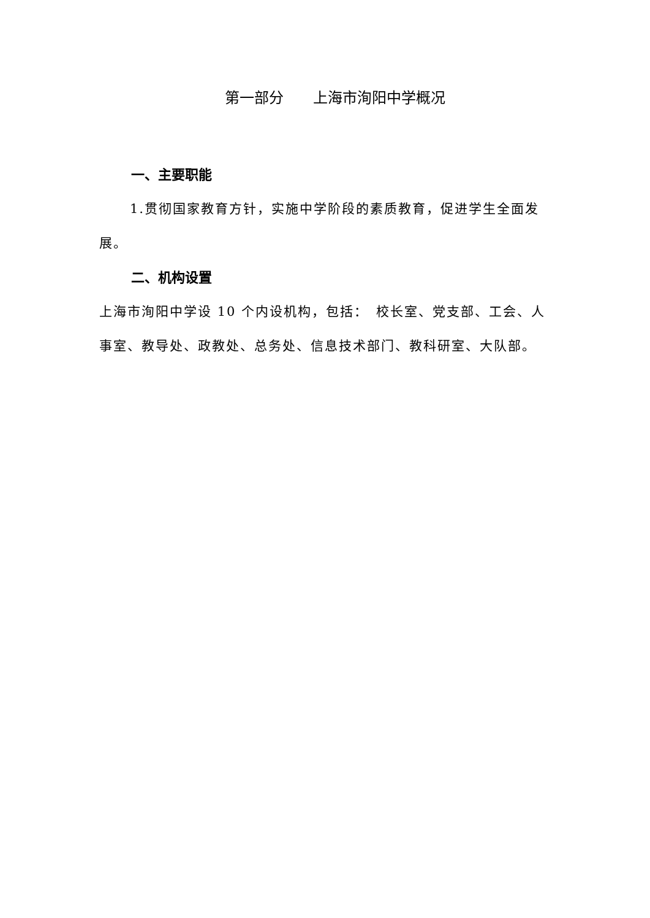第一部分　　上海市洵阳中学概况
一、主要职能
1.贯彻国家教育方针，实施中学阶段的素质教育，促进学生全面发展。
二、机构设置
上海市洵阳中学设 10 个内设机构，包括：　校长室、党支部、工会、人事室、教导处、政教处、总务处、信息技术部门、教科研室、大队部。